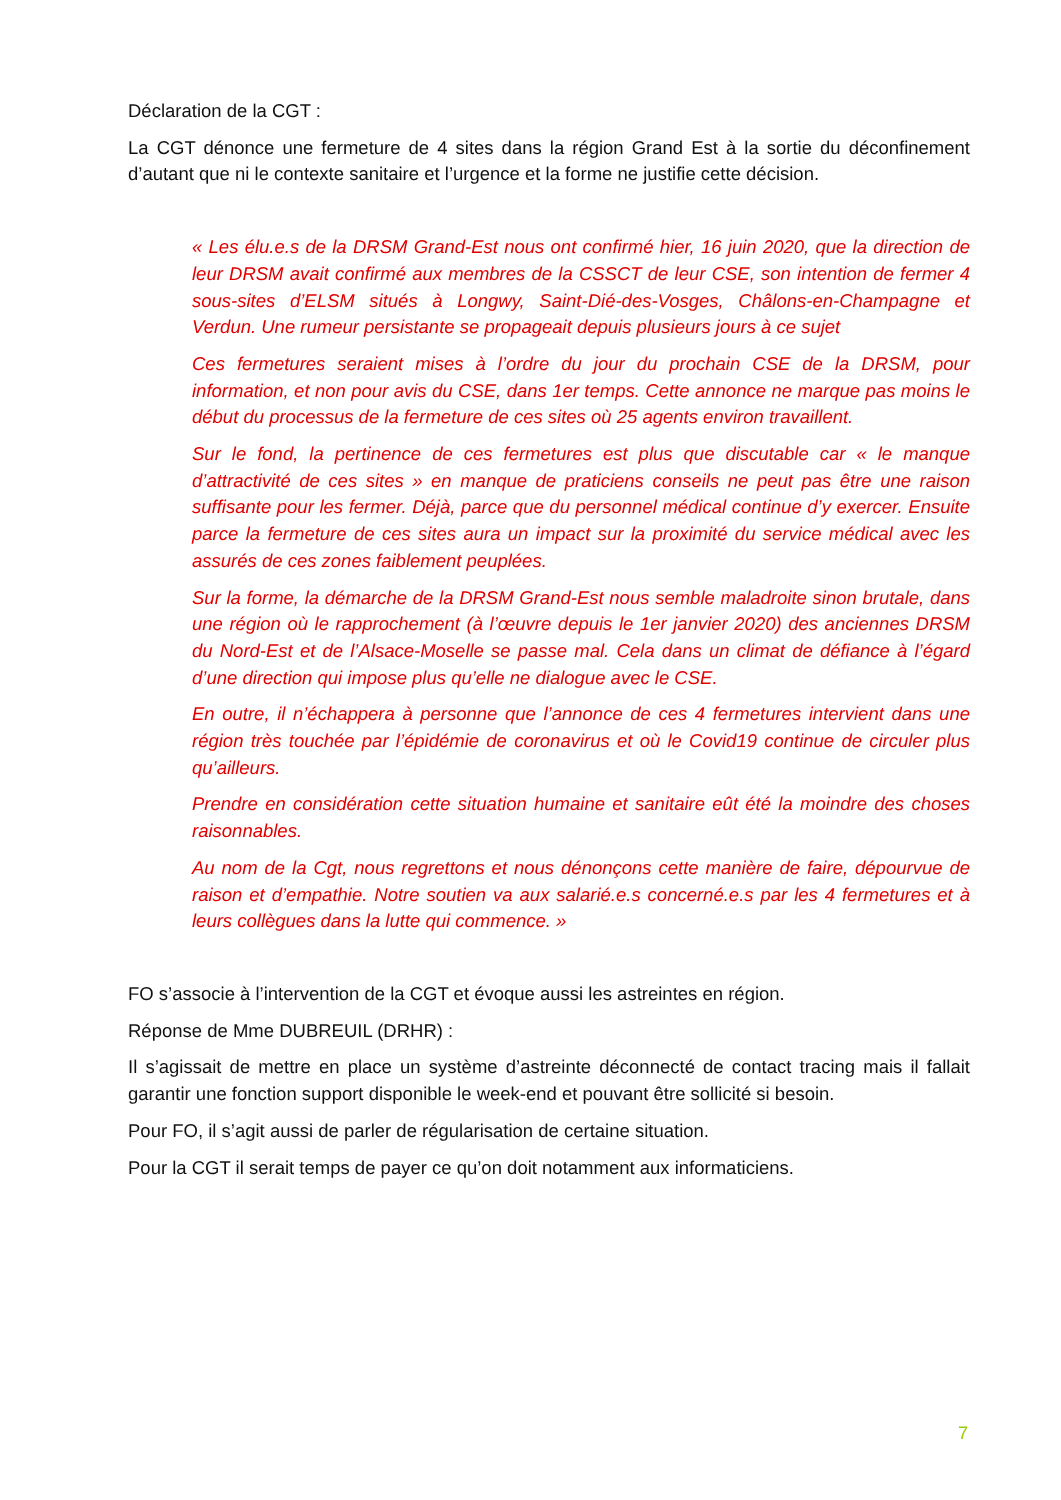Déclaration de la CGT :
La CGT dénonce une fermeture de 4 sites dans la région Grand Est à la sortie du déconfinement d’autant que ni le contexte sanitaire et l’urgence et la forme ne justifie cette décision.
« Les élu.e.s de la DRSM Grand-Est nous ont confirmé hier, 16 juin 2020, que la direction de leur DRSM avait confirmé aux membres de la CSSCT de leur CSE, son intention de fermer 4 sous-sites d’ELSM situés à Longwy, Saint-Dié-des-Vosges, Châlons-en-Champagne et Verdun. Une rumeur persistante se propageait depuis plusieurs jours à ce sujet
Ces fermetures seraient mises à l’ordre du jour du prochain CSE de la DRSM, pour information, et non pour avis du CSE, dans 1er temps. Cette annonce ne marque pas moins le début du processus de la fermeture de ces sites où 25 agents environ travaillent.
Sur le fond, la pertinence de ces fermetures est plus que discutable car « le manque d’attractivité de ces sites » en manque de praticiens conseils ne peut pas être une raison suffisante pour les fermer. Déjà, parce que du personnel médical continue d’y exercer. Ensuite parce la fermeture de ces sites aura un impact sur la proximité du service médical avec les assurés de ces zones faiblement peuplées.
Sur la forme, la démarche de la DRSM Grand-Est nous semble maladroite sinon brutale, dans une région où le rapprochement (à l’œuvre depuis le 1er janvier 2020) des anciennes DRSM du Nord-Est et de l’Alsace-Moselle se passe mal. Cela dans un climat de défiance à l’égard d’une direction qui impose plus qu’elle ne dialogue avec le CSE.
En outre, il n’échappera à personne que l’annonce de ces 4 fermetures intervient dans une région très touchée par l’épidémie de coronavirus et où le Covid19 continue de circuler plus qu’ailleurs.
Prendre en considération cette situation humaine et sanitaire eût été la moindre des choses raisonnables.
Au nom de la Cgt, nous regrettons et nous dénonçons cette manière de faire, dépourvue de raison et d’empathie. Notre soutien va aux salarié.e.s concerné.e.s par les 4 fermetures et à leurs collègues dans la lutte qui commence. »
FO s’associe à l’intervention de la CGT et évoque aussi les astreintes en région.
Réponse de Mme DUBREUIL (DRHR) :
Il s’agissait de mettre en place un système d’astreinte déconnecté de contact tracing mais il fallait garantir une fonction support disponible le week-end et pouvant être sollicité si besoin.
Pour FO, il s’agit aussi de parler de régularisation de certaine situation.
Pour la CGT il serait temps de payer ce qu’on doit notamment aux informaticiens.
7